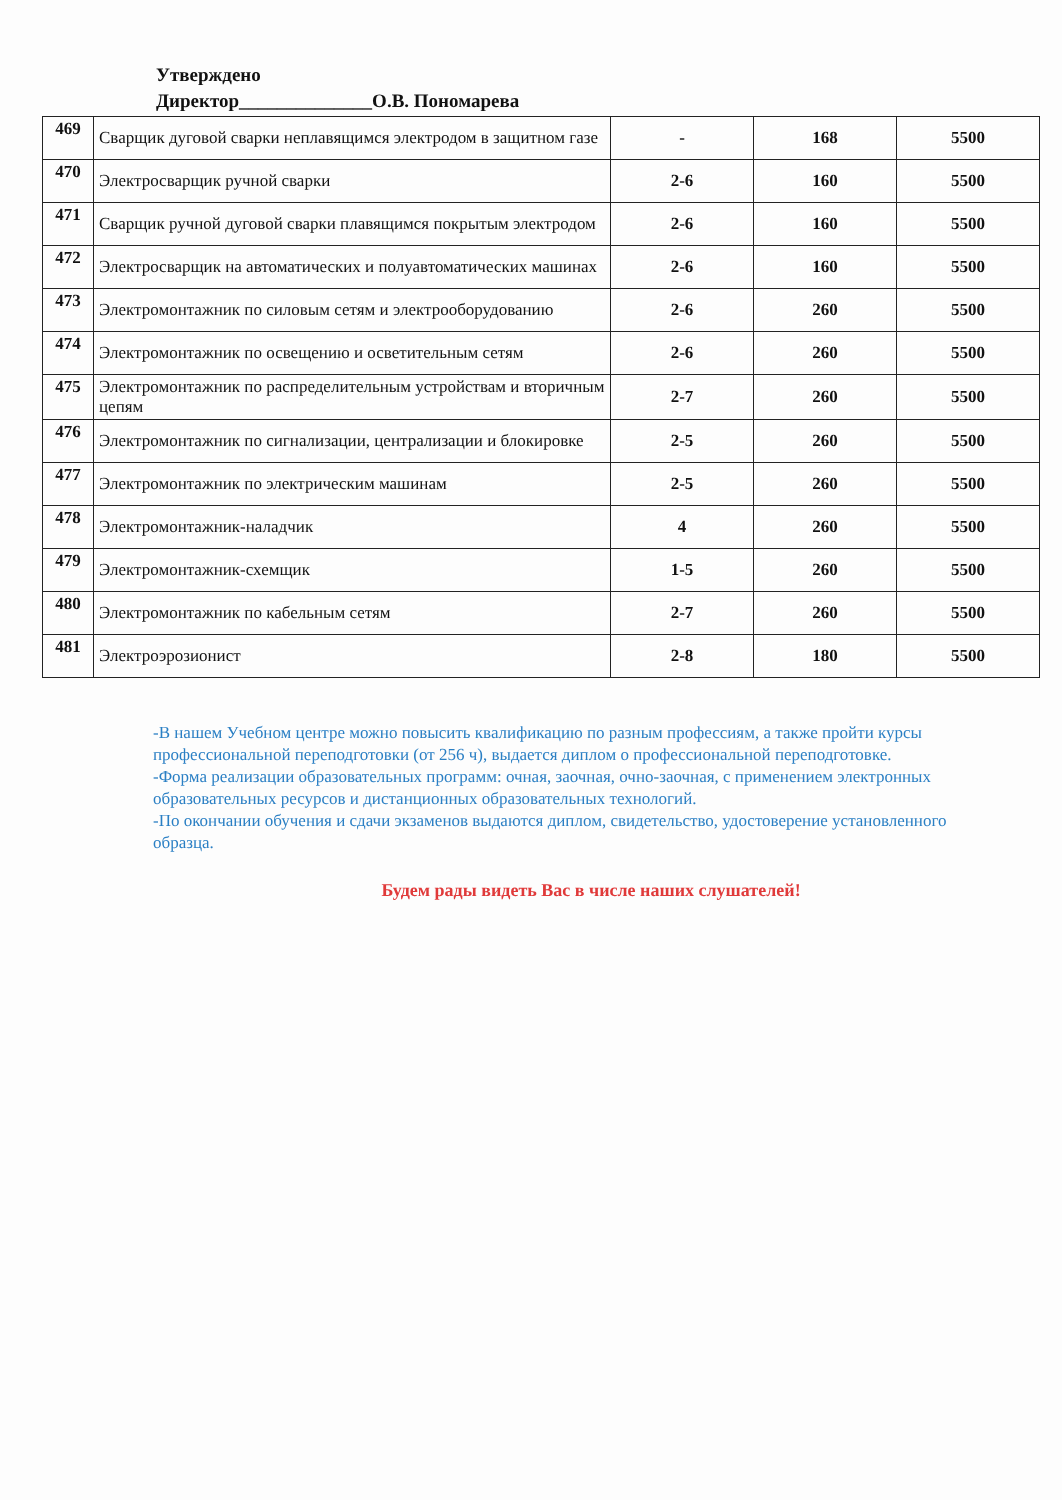Утверждено
Директор______________О.В. Пономарева
| 469 | Сварщик дуговой сварки неплавящимся электродом в защитном газе | - | 168 | 5500 |
| 470 | Электросварщик ручной сварки | 2-6 | 160 | 5500 |
| 471 | Сварщик ручной дуговой сварки плавящимся покрытым электродом | 2-6 | 160 | 5500 |
| 472 | Электросварщик на автоматических и полуавтоматических машинах | 2-6 | 160 | 5500 |
| 473 | Электромонтажник по силовым сетям и электрооборудованию | 2-6 | 260 | 5500 |
| 474 | Электромонтажник по освещению и осветительным сетям | 2-6 | 260 | 5500 |
| 475 | Электромонтажник по распределительным устройствам и вторичным цепям | 2-7 | 260 | 5500 |
| 476 | Электромонтажник по сигнализации, централизации и блокировке | 2-5 | 260 | 5500 |
| 477 | Электромонтажник по электрическим машинам | 2-5 | 260 | 5500 |
| 478 | Электромонтажник-наладчик | 4 | 260 | 5500 |
| 479 | Электромонтажник-схемщик | 1-5 | 260 | 5500 |
| 480 | Электромонтажник по кабельным сетям | 2-7 | 260 | 5500 |
| 481 | Электроэрозионист | 2-8 | 180 | 5500 |
-В нашем Учебном центре можно повысить квалификацию по разным профессиям, а также пройти курсы профессиональной переподготовки (от 256 ч), выдается диплом о профессиональной переподготовке.
-Форма реализации образовательных программ: очная, заочная, очно-заочная, с применением электронных образовательных ресурсов и дистанционных образовательных технологий.
-По окончании обучения и сдачи экзаменов выдаются диплом, свидетельство, удостоверение установленного образца.
Будем рады видеть Вас в числе наших слушателей!